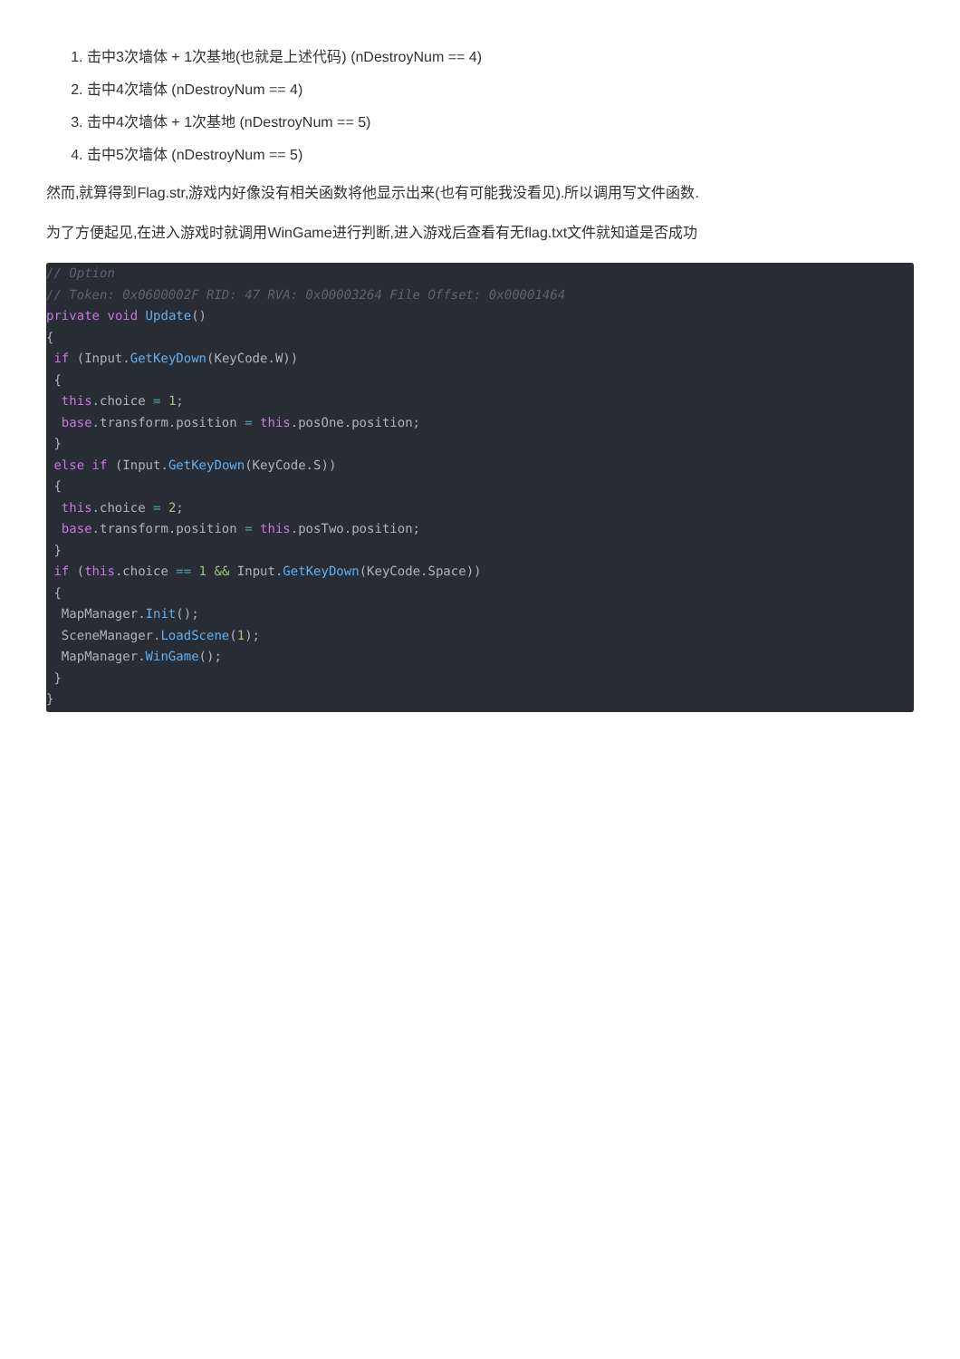1. 击中3次墙体 + 1次基地(也就是上述代码) (nDestroyNum == 4)
2. 击中4次墙体 (nDestroyNum == 4)
3. 击中4次墙体 + 1次基地 (nDestroyNum == 5)
4. 击中5次墙体 (nDestroyNum == 5)
然而,就算得到Flag.str,游戏内好像没有相关函数将他显示出来(也有可能我没看见).所以调用写文件函数.
为了方便起见,在进入游戏时就调用WinGame进行判断,进入游戏后查看有无flag.txt文件就知道是否成功
// Option
// Token: 0x0600002F RID: 47 RVA: 0x00003264 File Offset: 0x00001464
private void Update()
{
 if (Input.GetKeyDown(KeyCode.W))
 {
  this.choice = 1;
  base.transform.position = this.posOne.position;
 }
 else if (Input.GetKeyDown(KeyCode.S))
 {
  this.choice = 2;
  base.transform.position = this.posTwo.position;
 }
 if (this.choice == 1 && Input.GetKeyDown(KeyCode.Space))
 {
  MapManager.Init();
  SceneManager.LoadScene(1);
  MapManager.WinGame();
 }
}